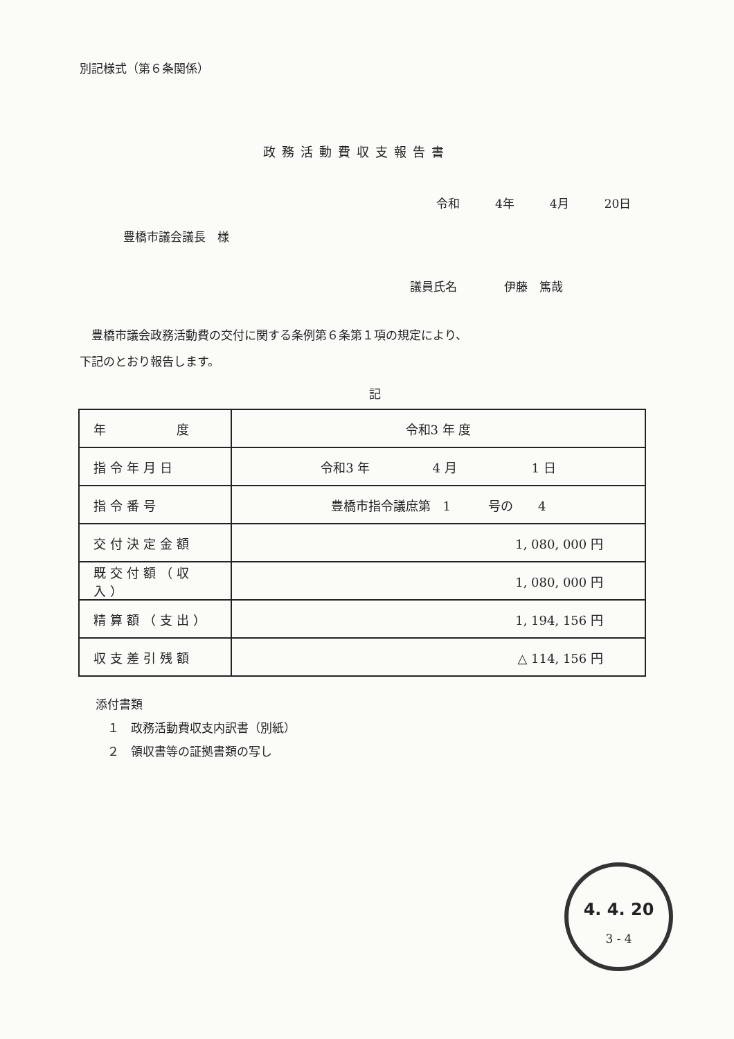別記様式（第６条関係）
政務活動費収支報告書
令和　　　4年　　　4月　　　20日
豊橋市議会議長　様
議員氏名　　　　伊藤　篤哉
　豊橋市議会政務活動費の交付に関する条例第６条第１項の規定により、
下記のとおり報告します。
記
| 年 度 | 令和3 年 度 |
| 指令年月日 | 令和3 年 4 月 1 日 |
| 指令番号 | 豊橋市指令議庶第 1 号の 4 |
| 交付決定金額 | 1, 080, 000 円 |
| 既交付額（収入） | 1, 080, 000 円 |
| 精算額（支出） | 1, 194, 156 円 |
| 収支差引残額 | △ 114, 156 円 |
添付書類
　１　政務活動費収支内訳書（別紙）
　２　領収書等の証拠書類の写し
4. 4. 20
3 - 4